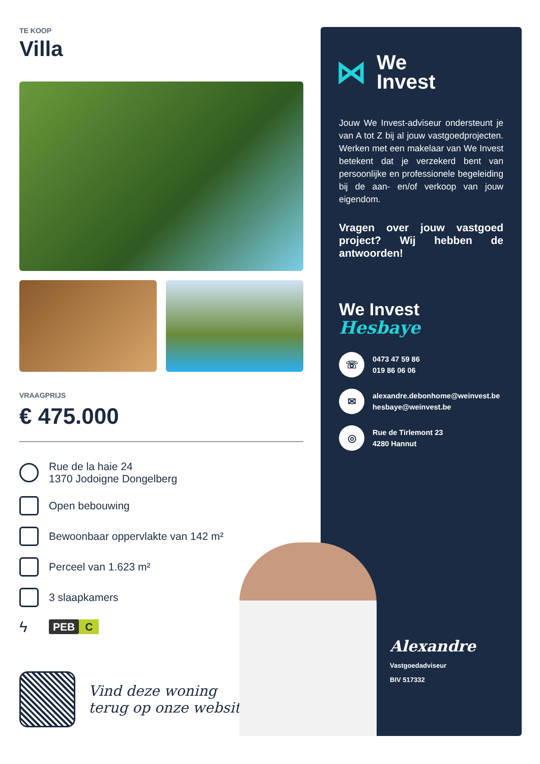TE KOOP
Villa
VRAAGPRIJS
€ 475.000
Rue de la haie 24
1370 Jodoigne Dongelberg
Open bebouwing
Bewoonbaar oppervlakte van 142 m²
Perceel van 1.623 m²
3 slaapkamers
ϟ
PEB C
Vind deze woning
terug op onze website!
⋈
We
Invest
Jouw We Invest-adviseur ondersteunt je van A tot Z bij al jouw vastgoedprojecten. Werken met een makelaar van We Invest betekent dat je verzekerd bent van persoonlijke en professionele begeleiding bij de aan- en/of verkoop van jouw eigendom.
Vragen over jouw vastgoed project? Wij hebben de antwoorden!
We Invest
Hesbaye
☏
0473 47 59 86
019 86 06 06
✉
alexandre.debonhome@weinvest.be
hesbaye@weinvest.be
◎
Rue de Tirlemont 23
4280 Hannut
Alexandre
Vastgoedadviseur
BIV 517332